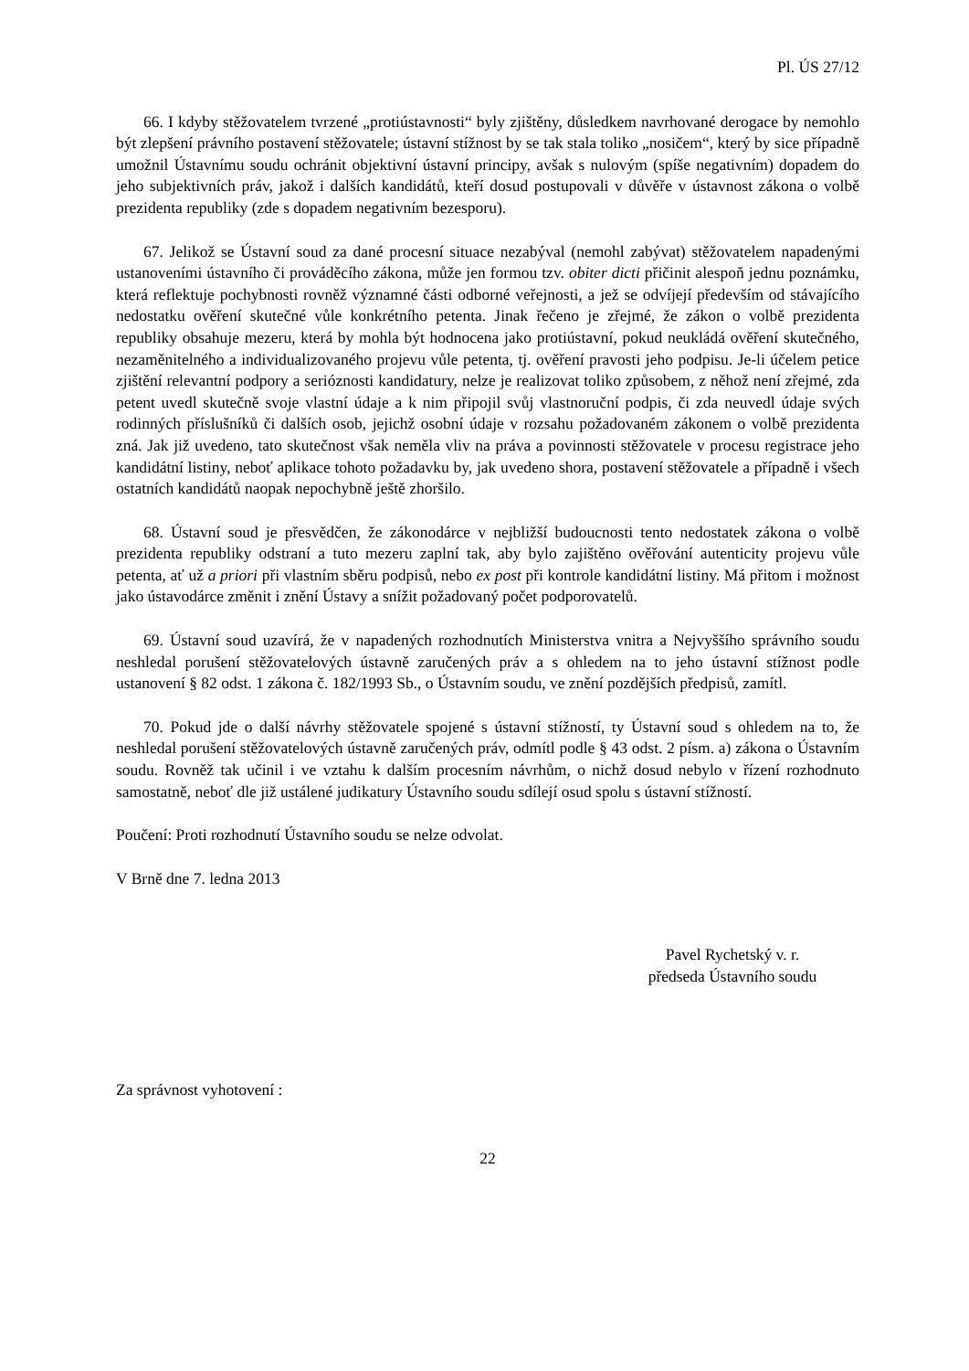Pl. ÚS 27/12
66. I kdyby stěžovatelem tvrzené „protiústavnosti“ byly zjištěny, důsledkem navrhované derogace by nemohlo být zlepšení právního postavení stěžovatele; ústavní stížnost by se tak stala toliko „nosičem“, který by sice případně umožnil Ústavnímu soudu ochránit objektivní ústavní principy, avšak s nulovým (spíše negativním) dopadem do jeho subjektivních práv, jakož i dalších kandidátů, kteří dosud postupovali v důvěře v ústavnost zákona o volbě prezidenta republiky (zde s dopadem negativním bezesporu).
67. Jelikož se Ústavní soud za dané procesní situace nezabýval (nemohl zabývat) stěžovatelem napadenými ustanoveními ústavního či prováděcího zákona, může jen formou tzv. obiter dicti přičinit alespoň jednu poznámku, která reflektuje pochybnosti rovněž významné části odborné veřejnosti, a jež se odvíjejí především od stávajícího nedostatku ověření skutečné vůle konkrétního petenta. Jinak řečeno je zřejmé, že zákon o volbě prezidenta republiky obsahuje mezeru, která by mohla být hodnocena jako protiústavní, pokud neukládá ověření skutečného, nezaměnitelného a individualizovaného projevu vůle petenta, tj. ověření pravosti jeho podpisu. Je-li účelem petice zjištění relevantní podpory a serióznosti kandidatury, nelze je realizovat toliko způsobem, z něhož není zřejmé, zda petent uvedl skutečně svoje vlastní údaje a k nim připojil svůj vlastnoruční podpis, či zda neuvedl údaje svých rodinných příslušníků či dalších osob, jejichž osobní údaje v rozsahu požadovaném zákonem o volbě prezidenta zná. Jak již uvedeno, tato skutečnost však neměla vliv na práva a povinnosti stěžovatele v procesu registrace jeho kandidátní listiny, neboť aplikace tohoto požadavku by, jak uvedeno shora, postavení stěžovatele a případně i všech ostatních kandidátů naopak nepochybně ještě zhoršilo.
68. Ústavní soud je přesvědčen, že zákonodárce v nejbližší budoucnosti tento nedostatek zákona o volbě prezidenta republiky odstraní a tuto mezeru zaplní tak, aby bylo zajištěno ověřování autenticity projevu vůle petenta, ať už a priori při vlastním sběru podpisů, nebo ex post při kontrole kandidátní listiny. Má přitom i možnost jako ústavodárce změnit i znění Ústavy a snížit požadovaný počet podporovatelů.
69. Ústavní soud uzavírá, že v napadených rozhodnutích Ministerstva vnitra a Nejvyššího správního soudu neshledal porušení stěžovatelových ústavně zaručených práv a s ohledem na to jeho ústavní stížnost podle ustanovení § 82 odst. 1 zákona č. 182/1993 Sb., o Ústavním soudu, ve znění pozdějších předpisů, zamítl.
70. Pokud jde o další návrhy stěžovatele spojené s ústavní stížností, ty Ústavní soud s ohledem na to, že neshledal porušení stěžovatelových ústavně zaručených práv, odmítl podle § 43 odst. 2 písm. a) zákona o Ústavním soudu. Rovněž tak učinil i ve vztahu k dalším procesním návrhům, o nichž dosud nebylo v řízení rozhodnuto samostatně, neboť dle již ustálené judikatury Ústavního soudu sdílejí osud spolu s ústavní stížností.
Poučení: Proti rozhodnutí Ústavního soudu se nelze odvolat.
V Brně dne 7. ledna 2013
Pavel Rychetský v. r.
předseda Ústavního soudu
Za správnost vyhotovení :
22